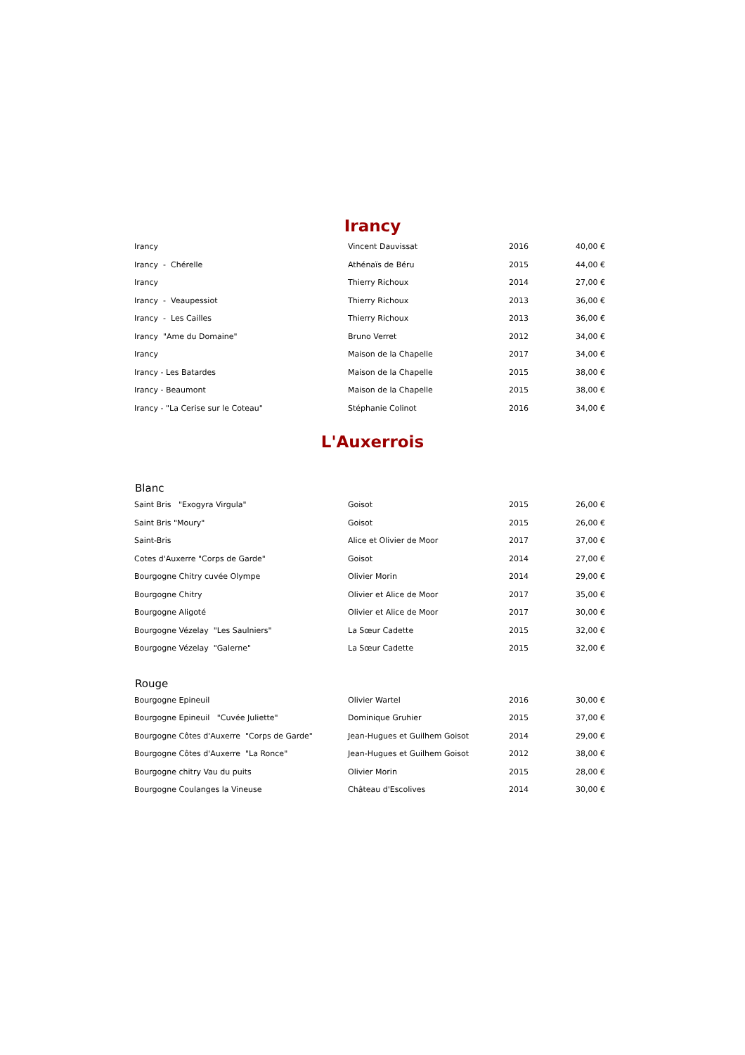Irancy
| Irancy | Vincent Dauvissat | 2016 | 40,00 € |
| Irancy - Chérelle | Athénaïs de Béru | 2015 | 44,00 € |
| Irancy | Thierry Richoux | 2014 | 27,00 € |
| Irancy - Veaupessiot | Thierry Richoux | 2013 | 36,00 € |
| Irancy - Les Cailles | Thierry Richoux | 2013 | 36,00 € |
| Irancy "Ame du Domaine" | Bruno Verret | 2012 | 34,00 € |
| Irancy | Maison de la Chapelle | 2017 | 34,00 € |
| Irancy - Les Batardes | Maison de la Chapelle | 2015 | 38,00 € |
| Irancy - Beaumont | Maison de la Chapelle | 2015 | 38,00 € |
| Irancy - "La Cerise sur le Coteau" | Stéphanie Colinot | 2016 | 34,00 € |
L'Auxerrois
Blanc
| Saint Bris "Exogyra Virgula" | Goisot | 2015 | 26,00 € |
| Saint Bris "Moury" | Goisot | 2015 | 26,00 € |
| Saint-Bris | Alice et Olivier de Moor | 2017 | 37,00 € |
| Cotes d'Auxerre "Corps de Garde" | Goisot | 2014 | 27,00 € |
| Bourgogne Chitry cuvée Olympe | Olivier Morin | 2014 | 29,00 € |
| Bourgogne Chitry | Olivier et Alice de Moor | 2017 | 35,00 € |
| Bourgogne Aligoté | Olivier et Alice de Moor | 2017 | 30,00 € |
| Bourgogne Vézelay "Les Saulniers" | La Sœur Cadette | 2015 | 32,00 € |
| Bourgogne Vézelay "Galerne" | La Sœur Cadette | 2015 | 32,00 € |
Rouge
| Bourgogne Epineuil | Olivier Wartel | 2016 | 30,00 € |
| Bourgogne Epineuil "Cuvée Juliette" | Dominique Gruhier | 2015 | 37,00 € |
| Bourgogne Côtes d'Auxerre "Corps de Garde" | Jean-Hugues et Guilhem Goisot | 2014 | 29,00 € |
| Bourgogne Côtes d'Auxerre "La Ronce" | Jean-Hugues et Guilhem Goisot | 2012 | 38,00 € |
| Bourgogne chitry Vau du puits | Olivier Morin | 2015 | 28,00 € |
| Bourgogne Coulanges la Vineuse | Château d'Escolives | 2014 | 30,00 € |